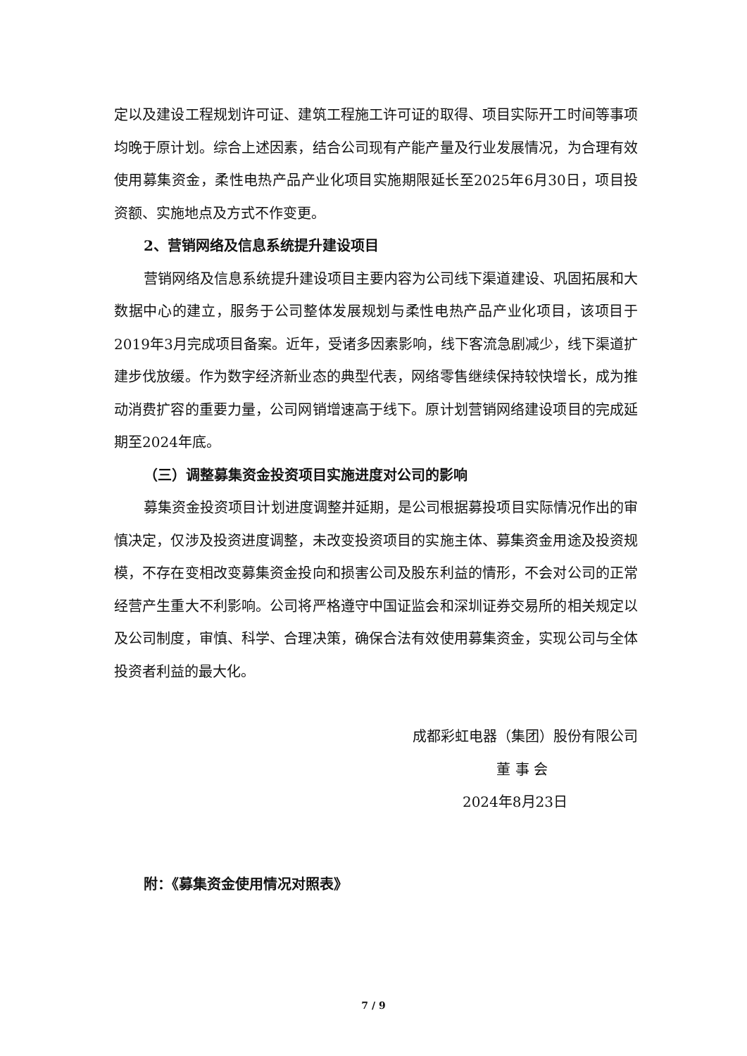定以及建设工程规划许可证、建筑工程施工许可证的取得、项目实际开工时间等事项均晚于原计划。综合上述因素，结合公司现有产能产量及行业发展情况，为合理有效使用募集资金，柔性电热产品产业化项目实施期限延长至2025年6月30日，项目投资额、实施地点及方式不作变更。
2、营销网络及信息系统提升建设项目
营销网络及信息系统提升建设项目主要内容为公司线下渠道建设、巩固拓展和大数据中心的建立，服务于公司整体发展规划与柔性电热产品产业化项目，该项目于2019年3月完成项目备案。近年，受诸多因素影响，线下客流急剧减少，线下渠道扩建步伐放缓。作为数字经济新业态的典型代表，网络零售继续保持较快增长，成为推动消费扩容的重要力量，公司网销增速高于线下。原计划营销网络建设项目的完成延期至2024年底。
（三）调整募集资金投资项目实施进度对公司的影响
募集资金投资项目计划进度调整并延期，是公司根据募投项目实际情况作出的审慎决定，仅涉及投资进度调整，未改变投资项目的实施主体、募集资金用途及投资规模，不存在变相改变募集资金投向和损害公司及股东利益的情形，不会对公司的正常经营产生重大不利影响。公司将严格遵守中国证监会和深圳证券交易所的相关规定以及公司制度，审慎、科学、合理决策，确保合法有效使用募集资金，实现公司与全体投资者利益的最大化。
成都彩虹电器（集团）股份有限公司
董 事 会
2024年8月23日
附：《募集资金使用情况对照表》
7 / 9